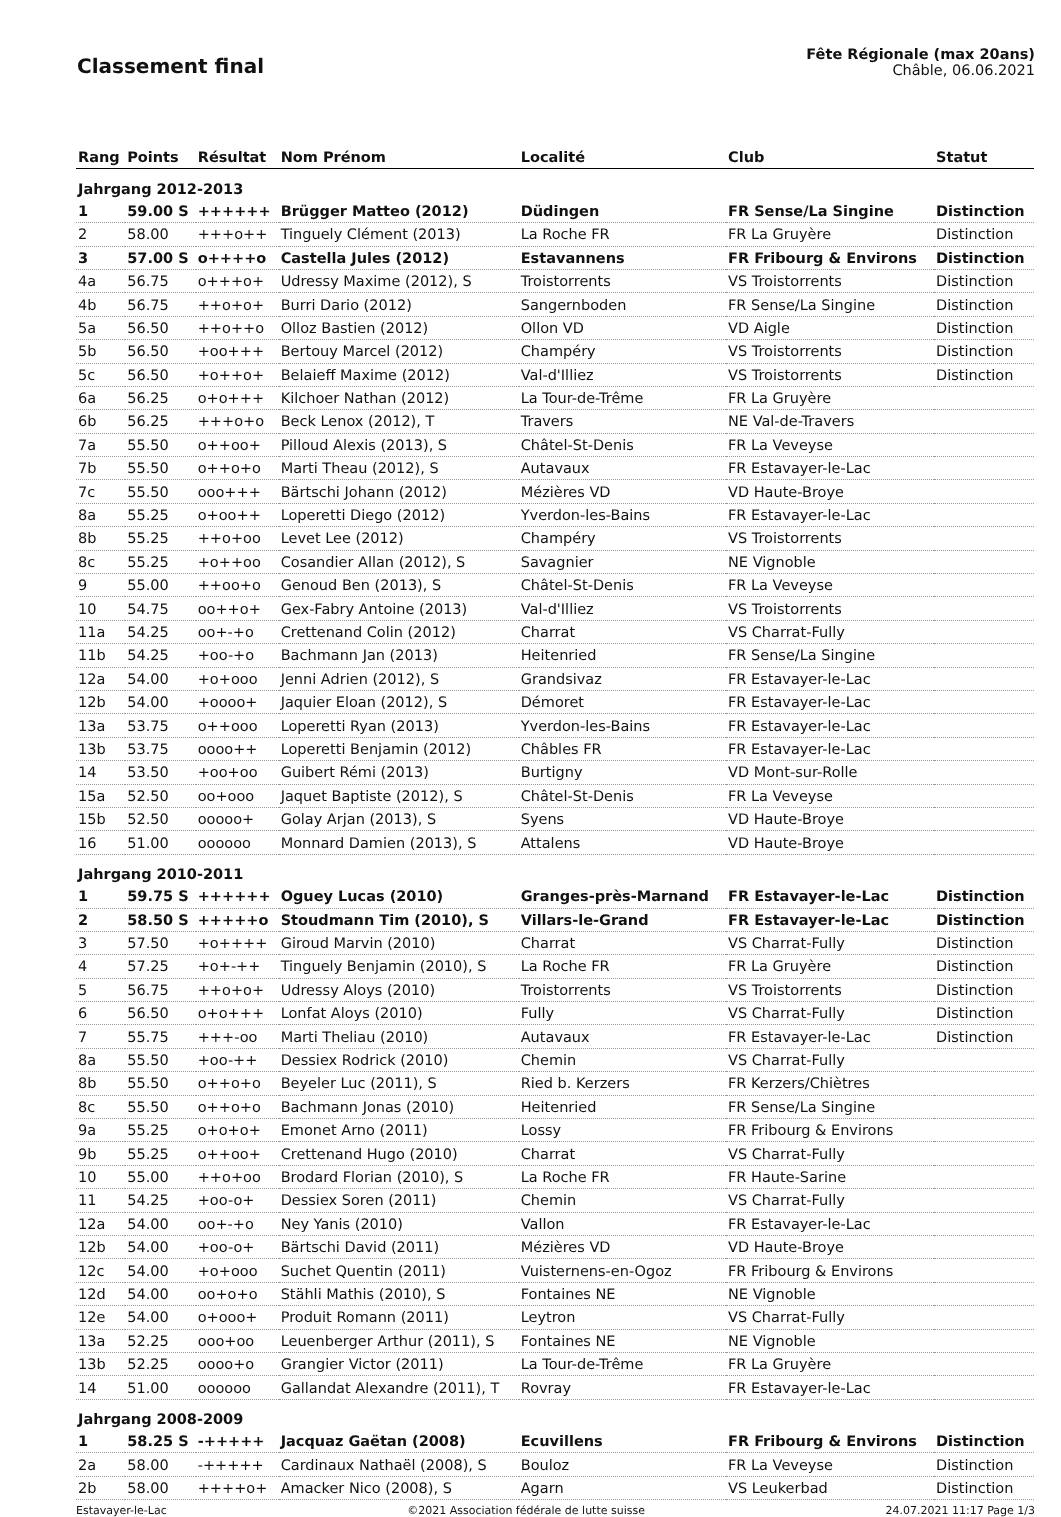Classement final
Fête Régionale (max 20ans)
Châble, 06.06.2021
| Rang | Points | Résultat | Nom Prénom | Localité | Club | Statut |
| --- | --- | --- | --- | --- | --- | --- |
| Jahrgang 2012-2013 | | | | | | |
| 1 | 59.00 S | ++++++ | Brügger Matteo (2012) | Düdingen | FR Sense/La Singine | Distinction |
| 2 | 58.00 | +++o++ | Tinguely Clément (2013) | La Roche FR | FR La Gruyère | Distinction |
| 3 | 57.00 S | o++++o | Castella Jules (2012) | Estavannens | FR Fribourg & Environs | Distinction |
| 4a | 56.75 | o+++o+ | Udressy Maxime (2012), S | Troistorrents | VS Troistorrents | Distinction |
| 4b | 56.75 | ++o+o+ | Burri Dario (2012) | Sangernboden | FR Sense/La Singine | Distinction |
| 5a | 56.50 | ++o++o | Olloz Bastien (2012) | Ollon VD | VD Aigle | Distinction |
| 5b | 56.50 | +oo+++ | Bertouy Marcel (2012) | Champéry | VS Troistorrents | Distinction |
| 5c | 56.50 | +o++o+ | Belaieff Maxime (2012) | Val-d'Illiez | VS Troistorrents | Distinction |
| 6a | 56.25 | o+o+++ | Kilchoer Nathan (2012) | La Tour-de-Trême | FR La Gruyère | |
| 6b | 56.25 | +++o+o | Beck Lenox (2012), T | Travers | NE Val-de-Travers | |
| 7a | 55.50 | o++oo+ | Pilloud Alexis (2013), S | Châtel-St-Denis | FR La Veveyse | |
| 7b | 55.50 | o++o+o | Marti Theau (2012), S | Autavaux | FR Estavayer-le-Lac | |
| 7c | 55.50 | ooo+++ | Bärtschi Johann (2012) | Mézières VD | VD Haute-Broye | |
| 8a | 55.25 | o+oo++ | Loperetti Diego (2012) | Yverdon-les-Bains | FR Estavayer-le-Lac | |
| 8b | 55.25 | ++o+oo | Levet Lee (2012) | Champéry | VS Troistorrents | |
| 8c | 55.25 | +o++oo | Cosandier Allan (2012), S | Savagnier | NE Vignoble | |
| 9 | 55.00 | ++oo+o | Genoud Ben (2013), S | Châtel-St-Denis | FR La Veveyse | |
| 10 | 54.75 | oo++o+ | Gex-Fabry Antoine (2013) | Val-d'Illiez | VS Troistorrents | |
| 11a | 54.25 | oo+-+o | Crettenand Colin (2012) | Charrat | VS Charrat-Fully | |
| 11b | 54.25 | +oo-+o | Bachmann Jan (2013) | Heitenried | FR Sense/La Singine | |
| 12a | 54.00 | +o+ooo | Jenni Adrien (2012), S | Grandsivaz | FR Estavayer-le-Lac | |
| 12b | 54.00 | +oooo+ | Jaquier Eloan (2012), S | Démoret | FR Estavayer-le-Lac | |
| 13a | 53.75 | o++ooo | Loperetti Ryan (2013) | Yverdon-les-Bains | FR Estavayer-le-Lac | |
| 13b | 53.75 | oooo++ | Loperetti Benjamin (2012) | Châbles FR | FR Estavayer-le-Lac | |
| 14 | 53.50 | +oo+oo | Guibert Rémi (2013) | Burtigny | VD Mont-sur-Rolle | |
| 15a | 52.50 | oo+ooo | Jaquet Baptiste (2012), S | Châtel-St-Denis | FR La Veveyse | |
| 15b | 52.50 | ooooo+ | Golay Arjan (2013), S | Syens | VD Haute-Broye | |
| 16 | 51.00 | oooooo | Monnard Damien (2013), S | Attalens | VD Haute-Broye | |
| Jahrgang 2010-2011 | | | | | | |
| 1 | 59.75 S | ++++++ | Oguey Lucas (2010) | Granges-près-Marnand | FR Estavayer-le-Lac | Distinction |
| 2 | 58.50 S | +++++o | Stoudmann Tim (2010), S | Villars-le-Grand | FR Estavayer-le-Lac | Distinction |
| 3 | 57.50 | +o++++ | Giroud Marvin (2010) | Charrat | VS Charrat-Fully | Distinction |
| 4 | 57.25 | +o+-++ | Tinguely Benjamin (2010), S | La Roche FR | FR La Gruyère | Distinction |
| 5 | 56.75 | ++o+o+ | Udressy Aloys (2010) | Troistorrents | VS Troistorrents | Distinction |
| 6 | 56.50 | o+o+++ | Lonfat Aloys (2010) | Fully | VS Charrat-Fully | Distinction |
| 7 | 55.75 | +++-oo | Marti Theliau (2010) | Autavaux | FR Estavayer-le-Lac | Distinction |
| 8a | 55.50 | +oo-++ | Dessiex Rodrick (2010) | Chemin | VS Charrat-Fully | |
| 8b | 55.50 | o++o+o | Beyeler Luc (2011), S | Ried b. Kerzers | FR Kerzers/Chiètres | |
| 8c | 55.50 | o++o+o | Bachmann Jonas (2010) | Heitenried | FR Sense/La Singine | |
| 9a | 55.25 | o+o+o+ | Emonet Arno (2011) | Lossy | FR Fribourg & Environs | |
| 9b | 55.25 | o++oo+ | Crettenand Hugo (2010) | Charrat | VS Charrat-Fully | |
| 10 | 55.00 | ++o+oo | Brodard Florian (2010), S | La Roche FR | FR Haute-Sarine | |
| 11 | 54.25 | +oo-o+ | Dessiex Soren (2011) | Chemin | VS Charrat-Fully | |
| 12a | 54.00 | oo+-+o | Ney Yanis (2010) | Vallon | FR Estavayer-le-Lac | |
| 12b | 54.00 | +oo-o+ | Bärtschi David (2011) | Mézières VD | VD Haute-Broye | |
| 12c | 54.00 | +o+ooo | Suchet Quentin (2011) | Vuisternens-en-Ogoz | FR Fribourg & Environs | |
| 12d | 54.00 | oo+o+o | Stähli Mathis (2010), S | Fontaines NE | NE Vignoble | |
| 12e | 54.00 | o+ooo+ | Produit Romann (2011) | Leytron | VS Charrat-Fully | |
| 13a | 52.25 | ooo+oo | Leuenberger Arthur (2011), S | Fontaines NE | NE Vignoble | |
| 13b | 52.25 | oooo+o | Grangier Victor (2011) | La Tour-de-Trême | FR La Gruyère | |
| 14 | 51.00 | oooooo | Gallandat Alexandre (2011), T | Rovray | FR Estavayer-le-Lac | |
| Jahrgang 2008-2009 | | | | | | |
| 1 | 58.25 S | -+++++ | Jacquaz Gaëtan (2008) | Ecuvillens | FR Fribourg & Environs | Distinction |
| 2a | 58.00 | -+++++ | Cardinaux Nathaël (2008), S | Bouloz | FR La Veveyse | Distinction |
| 2b | 58.00 | ++++o+ | Amacker Nico (2008), S | Agarn | VS Leukerbad | Distinction |
Estavayer-le-Lac ©2021 Association fédérale de lutte suisse 24.07.2021 11:17 Page 1/3